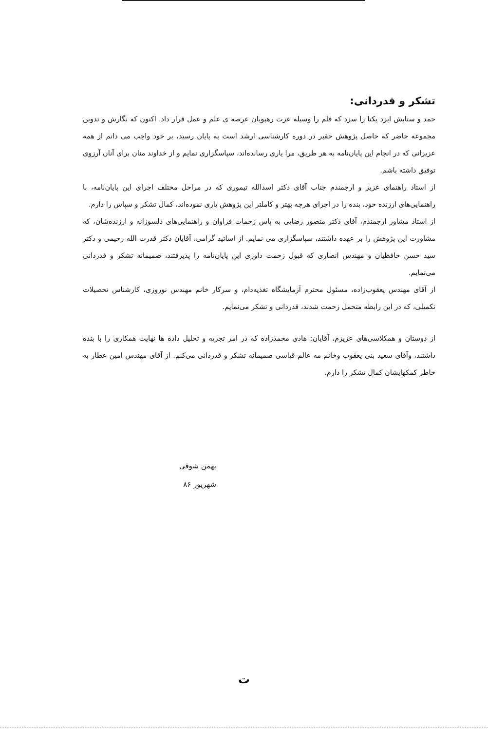تشکر و قدردانی:
حمد و ستایش ایزد یکتا را سزد که قلم را وسیله عزت رهپویان عرصه ی علم و عمل قرار داد. اکنون که نگارش و تدوین مجموعه حاضر که حاصل پژوهش حقیر در دوره کارشناسی ارشد است به پایان رسید، بر خود واجب می دانم از همه عزیزانی که در انجام این پایان‌نامه به هر طریق، مرا یاری رسانده‌اند، سپاسگزاری نمایم و از خداوند منان برای آنان آرزوی توفیق داشته باشم.
از استاد راهنمای عزیز و ارجمندم جناب آقای دکتر اسدالله تیموری که در مراحل مختلف اجرای این پایان‌نامه، با راهنمایی‌های ارزنده خود، بنده را در اجرای هرچه بهتر و کاملتر این پژوهش یاری نموده‌اند، کمال تشکر و سپاس را دارم.
از استاد مشاور ارجمندم، آقای دکتر منصور رضایی به پاس زحمات فراوان و راهنمایی‌های دلسوزانه و ارزنده‌شان، که مشاورت این پژوهش را بر عهده داشتند، سپاسگزاری می نمایم. از اساتید گرامی، آقایان دکتر قدرت الله رحیمی و دکتر سید حسن حافظیان و مهندس انصاری که قبول زحمت داوری این پایان‌نامه را پذیرفتند، صمیمانه تشکر و قدردانی می‌نمایم.
از آقای مهندس یعقوب‌زاده، مسئول محترم آزمایشگاه تغذیه‌دام، و سرکار خانم مهندس نوروزی، کارشناس تحصیلات تکمیلی، که در این رابطه متحمل زحمت شدند، قدردانی و تشکر می‌نمایم.
از دوستان و همکلاسی‌های عزیزم، آقایان: هادی محمدزاده که در امر تجزیه و تحلیل داده ها نهایت همکاری را با بنده داشتند، وآقای سعید بنی یعقوب وخانم مه عالم قیاسی صمیمانه تشکر و قدردانی می‌کنم. از آقای مهندس امین عطار به خاطر کمکهایشان کمال تشکر را دارم.
بهمن شوقی
شهریور ۸۶
ت